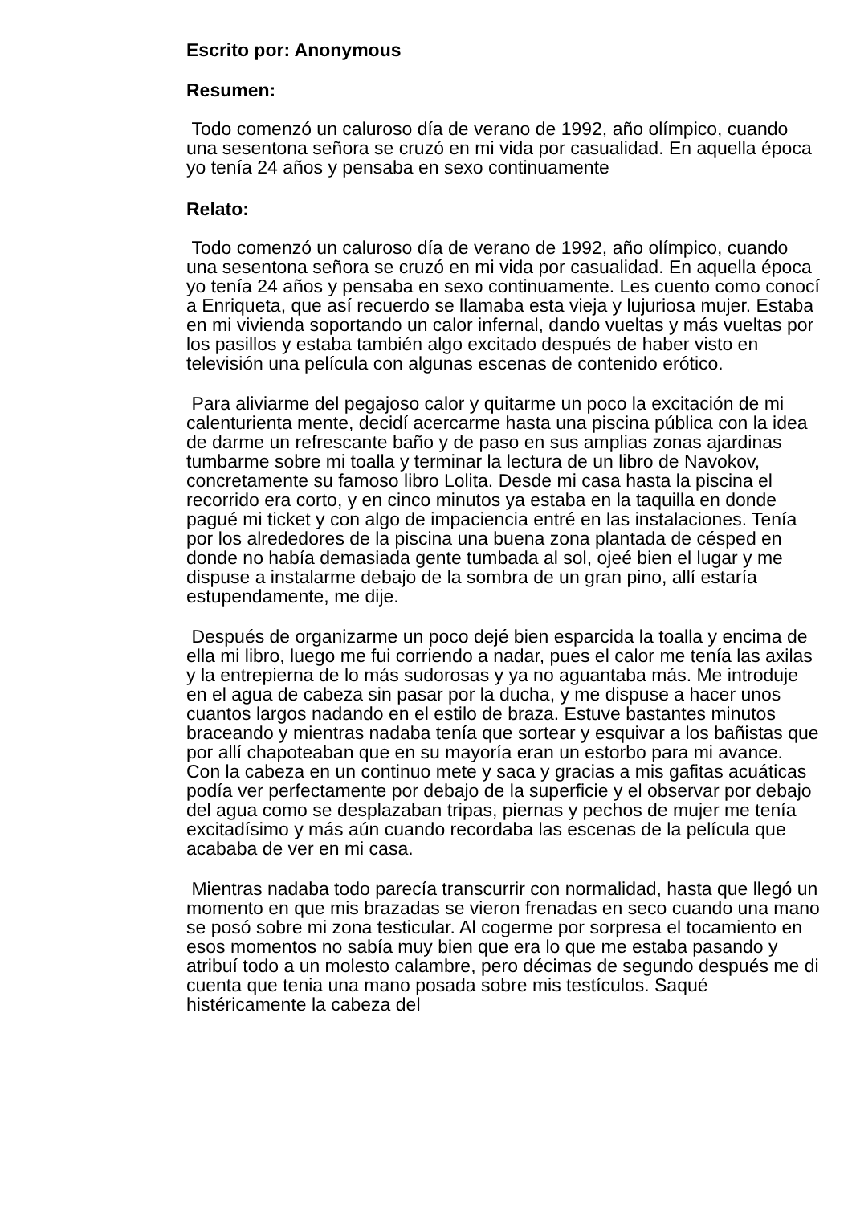Escrito por: Anonymous
Resumen:
Todo comenzó un caluroso día de verano de 1992, año olímpico, cuando una sesentona señora se cruzó en mi vida por casualidad. En aquella época yo tenía 24 años y pensaba en sexo continuamente
Relato:
Todo comenzó un caluroso día de verano de 1992, año olímpico, cuando una sesentona señora se cruzó en mi vida por casualidad. En aquella época yo tenía 24 años y pensaba en sexo continuamente. Les cuento como conocí a Enriqueta, que así recuerdo se llamaba esta vieja y lujuriosa mujer. Estaba en mi vivienda soportando un calor infernal, dando vueltas y más vueltas por los pasillos y estaba también algo excitado después de haber visto en televisión una película con algunas escenas de contenido erótico.
Para aliviarme del pegajoso calor y quitarme un poco la excitación de mi calenturienta mente, decidí acercarme hasta una piscina pública con la idea de darme un refrescante baño y de paso en sus amplias zonas ajardinas tumbarme sobre mi toalla y terminar la lectura de un libro de Navokov, concretamente su famoso libro Lolita. Desde mi casa hasta la piscina el recorrido era corto, y en cinco minutos ya estaba en la taquilla en donde pagué mi ticket y con algo de impaciencia entré en las instalaciones. Tenía por los alrededores de la piscina una buena zona plantada de césped en donde no había demasiada gente tumbada al sol, ojeé bien el lugar y me dispuse a instalarme debajo de la sombra de un gran pino, allí estaría estupendamente, me dije.
Después de organizarme un poco dejé bien esparcida la toalla y encima de ella mi libro, luego me fui corriendo a nadar, pues el calor me tenía las axilas y la entrepierna de lo más sudorosas y ya no aguantaba más. Me introduje en el agua de cabeza sin pasar por la ducha, y me dispuse a hacer unos cuantos largos nadando en el estilo de braza. Estuve bastantes minutos braceando y mientras nadaba tenía que sortear y esquivar a los bañistas que por allí chapoteaban que en su mayoría eran un estorbo para mi avance. Con la cabeza en un continuo mete y saca y gracias a mis gafitas acuáticas podía ver perfectamente por debajo de la superficie y el observar por debajo del agua como se desplazaban tripas, piernas y pechos de mujer me tenía excitadísimo y más aún cuando recordaba las escenas de la película que acababa de ver en mi casa.
Mientras nadaba todo parecía transcurrir con normalidad, hasta que llegó un momento en que mis brazadas se vieron frenadas en seco cuando una mano se posó sobre mi zona testicular. Al cogerme por sorpresa el tocamiento en esos momentos no sabía muy bien que era lo que me estaba pasando y atribuí todo a un molesto calambre, pero décimas de segundo después me di cuenta que tenia una mano posada sobre mis testículos. Saqué histéricamente la cabeza del